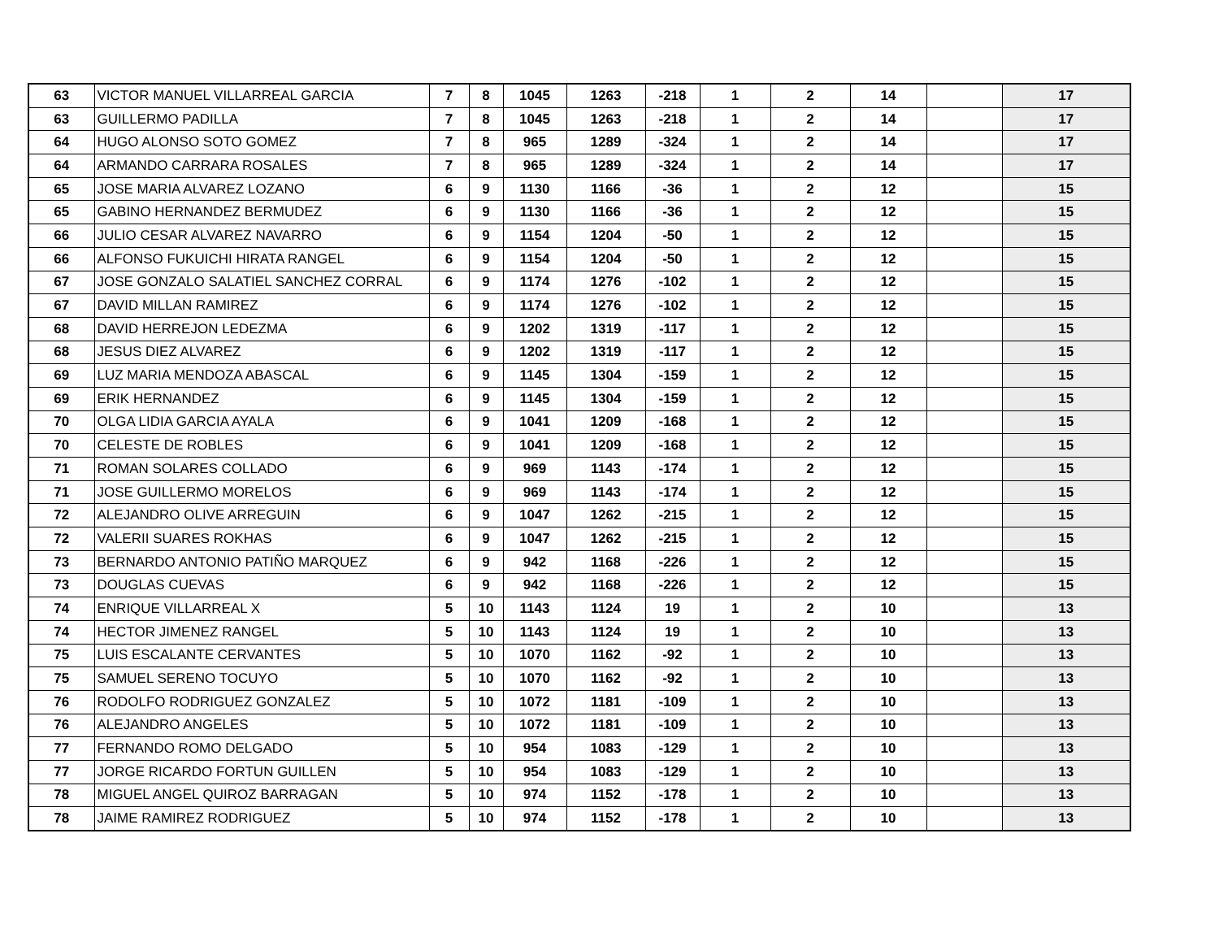| 63 | VICTOR MANUEL VILLARREAL GARCIA | 7 | 8 | 1045 | 1263 | -218 | 1 | 2 | 14 | | 17 |
| 63 | GUILLERMO PADILLA | 7 | 8 | 1045 | 1263 | -218 | 1 | 2 | 14 | | 17 |
| 64 | HUGO ALONSO SOTO GOMEZ | 7 | 8 | 965 | 1289 | -324 | 1 | 2 | 14 | | 17 |
| 64 | ARMANDO CARRARA ROSALES | 7 | 8 | 965 | 1289 | -324 | 1 | 2 | 14 | | 17 |
| 65 | JOSE MARIA ALVAREZ LOZANO | 6 | 9 | 1130 | 1166 | -36 | 1 | 2 | 12 | | 15 |
| 65 | GABINO HERNANDEZ BERMUDEZ | 6 | 9 | 1130 | 1166 | -36 | 1 | 2 | 12 | | 15 |
| 66 | JULIO CESAR ALVAREZ NAVARRO | 6 | 9 | 1154 | 1204 | -50 | 1 | 2 | 12 | | 15 |
| 66 | ALFONSO FUKUICHI HIRATA RANGEL | 6 | 9 | 1154 | 1204 | -50 | 1 | 2 | 12 | | 15 |
| 67 | JOSE GONZALO SALATIEL SANCHEZ CORRAL | 6 | 9 | 1174 | 1276 | -102 | 1 | 2 | 12 | | 15 |
| 67 | DAVID MILLAN RAMIREZ | 6 | 9 | 1174 | 1276 | -102 | 1 | 2 | 12 | | 15 |
| 68 | DAVID HERREJON LEDEZMA | 6 | 9 | 1202 | 1319 | -117 | 1 | 2 | 12 | | 15 |
| 68 | JESUS DIEZ ALVAREZ | 6 | 9 | 1202 | 1319 | -117 | 1 | 2 | 12 | | 15 |
| 69 | LUZ MARIA MENDOZA ABASCAL | 6 | 9 | 1145 | 1304 | -159 | 1 | 2 | 12 | | 15 |
| 69 | ERIK HERNANDEZ | 6 | 9 | 1145 | 1304 | -159 | 1 | 2 | 12 | | 15 |
| 70 | OLGA LIDIA GARCIA AYALA | 6 | 9 | 1041 | 1209 | -168 | 1 | 2 | 12 | | 15 |
| 70 | CELESTE DE ROBLES | 6 | 9 | 1041 | 1209 | -168 | 1 | 2 | 12 | | 15 |
| 71 | ROMAN SOLARES COLLADO | 6 | 9 | 969 | 1143 | -174 | 1 | 2 | 12 | | 15 |
| 71 | JOSE GUILLERMO MORELOS | 6 | 9 | 969 | 1143 | -174 | 1 | 2 | 12 | | 15 |
| 72 | ALEJANDRO OLIVE ARREGUIN | 6 | 9 | 1047 | 1262 | -215 | 1 | 2 | 12 | | 15 |
| 72 | VALERII SUARES ROKHAS | 6 | 9 | 1047 | 1262 | -215 | 1 | 2 | 12 | | 15 |
| 73 | BERNARDO ANTONIO PATIÑO MARQUEZ | 6 | 9 | 942 | 1168 | -226 | 1 | 2 | 12 | | 15 |
| 73 | DOUGLAS CUEVAS | 6 | 9 | 942 | 1168 | -226 | 1 | 2 | 12 | | 15 |
| 74 | ENRIQUE VILLARREAL X | 5 | 10 | 1143 | 1124 | 19 | 1 | 2 | 10 | | 13 |
| 74 | HECTOR JIMENEZ RANGEL | 5 | 10 | 1143 | 1124 | 19 | 1 | 2 | 10 | | 13 |
| 75 | LUIS ESCALANTE CERVANTES | 5 | 10 | 1070 | 1162 | -92 | 1 | 2 | 10 | | 13 |
| 75 | SAMUEL SERENO TOCUYO | 5 | 10 | 1070 | 1162 | -92 | 1 | 2 | 10 | | 13 |
| 76 | RODOLFO RODRIGUEZ GONZALEZ | 5 | 10 | 1072 | 1181 | -109 | 1 | 2 | 10 | | 13 |
| 76 | ALEJANDRO ANGELES | 5 | 10 | 1072 | 1181 | -109 | 1 | 2 | 10 | | 13 |
| 77 | FERNANDO ROMO DELGADO | 5 | 10 | 954 | 1083 | -129 | 1 | 2 | 10 | | 13 |
| 77 | JORGE RICARDO FORTUN GUILLEN | 5 | 10 | 954 | 1083 | -129 | 1 | 2 | 10 | | 13 |
| 78 | MIGUEL ANGEL QUIROZ BARRAGAN | 5 | 10 | 974 | 1152 | -178 | 1 | 2 | 10 | | 13 |
| 78 | JAIME RAMIREZ RODRIGUEZ | 5 | 10 | 974 | 1152 | -178 | 1 | 2 | 10 | | 13 |